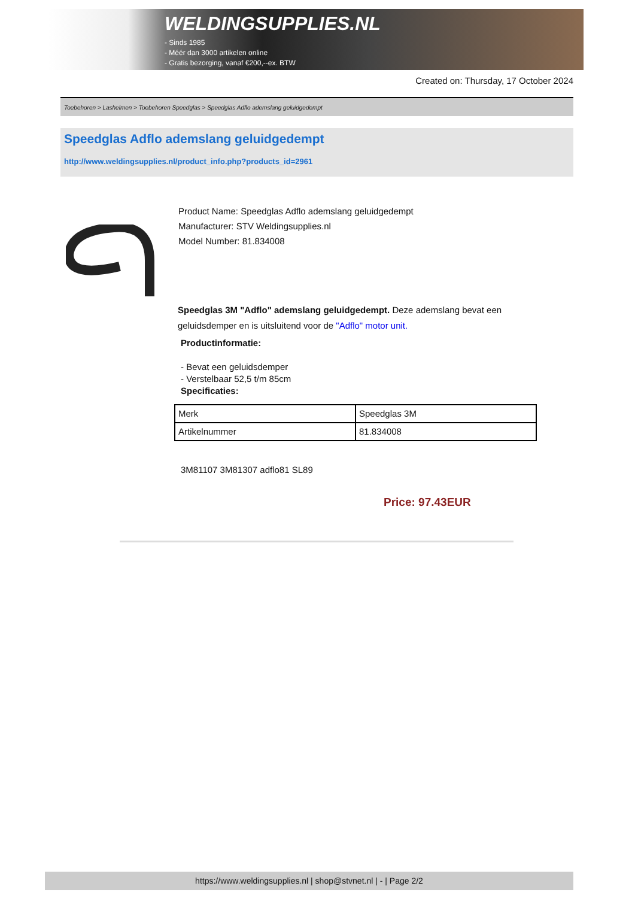WELDINGSUPPLIES.NL
- Sinds 1985
- Méér dan 3000 artikelen online
- Gratis bezorging, vanaf €200,--ex. BTW
Created on: Thursday, 17 October 2024
Toebehoren > Lashelmen > Toebehoren Speedglas > Speedglas Adflo ademslang geluidgedempt
Speedglas Adflo ademslang geluidgedempt
http://www.weldingsupplies.nl/product_info.php?products_id=2961
Product Name: Speedglas Adflo ademslang geluidgedempt
Manufacturer: STV Weldingsupplies.nl
Model Number: 81.834008
Speedglas 3M "Adflo" ademslang geluidgedempt. Deze ademslang bevat een geluidsdemper en is uitsluitend voor de "Adflo" motor unit.
Productinformatie:
- Bevat een geluidsdemper
- Verstelbaar 52,5 t/m 85cm
Specificaties:
| Merk | Speedglas 3M |
| Artikelnummer | 81.834008 |
3M81107 3M81307 adflo81 SL89
Price: 97.43EUR
https://www.weldingsupplies.nl | shop@stvnet.nl | - | Page 2/2